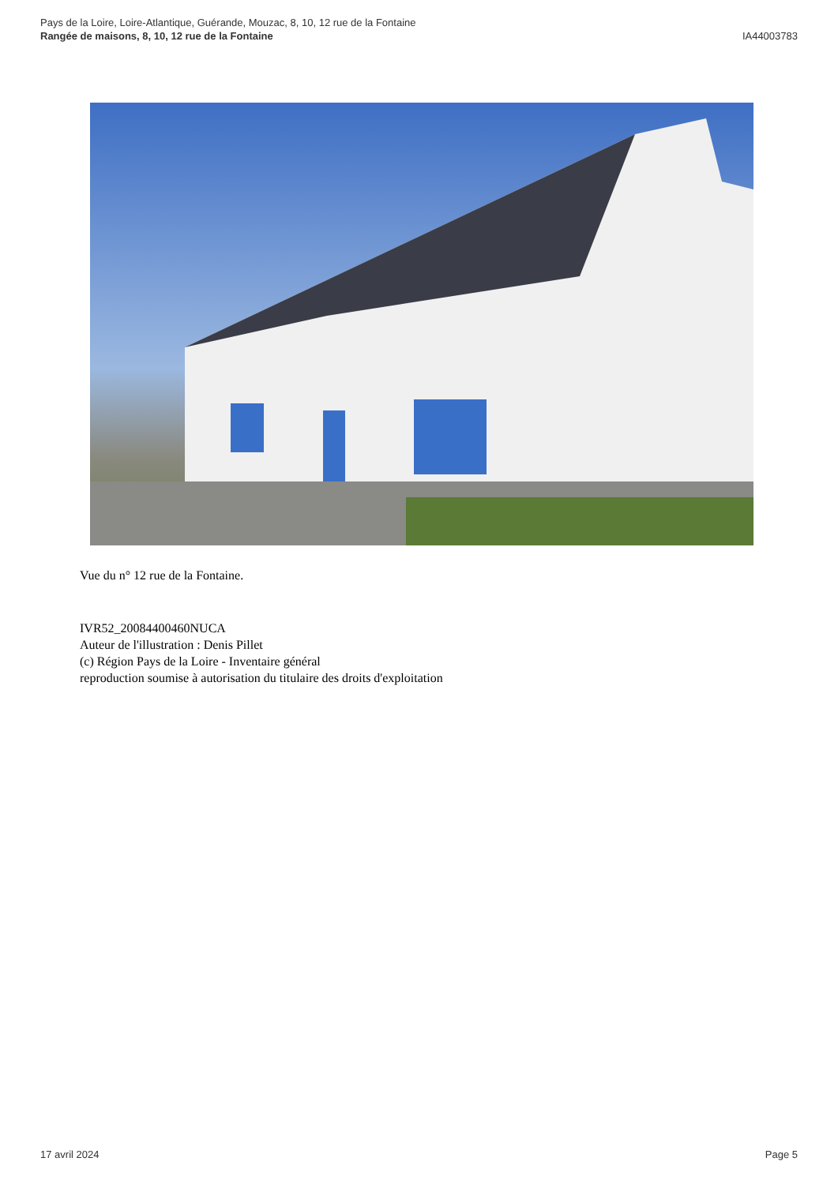Pays de la Loire, Loire-Atlantique, Guérande, Mouzac, 8, 10, 12 rue de la Fontaine
Rangée de maisons, 8, 10, 12 rue de la Fontaine
IA44003783
Vue du n° 12 rue de la Fontaine.
IVR52_20084400460NUCA
Auteur de l'illustration : Denis Pillet
(c) Région Pays de la Loire - Inventaire général
reproduction soumise à autorisation du titulaire des droits d'exploitation
17 avril 2024 Page 5